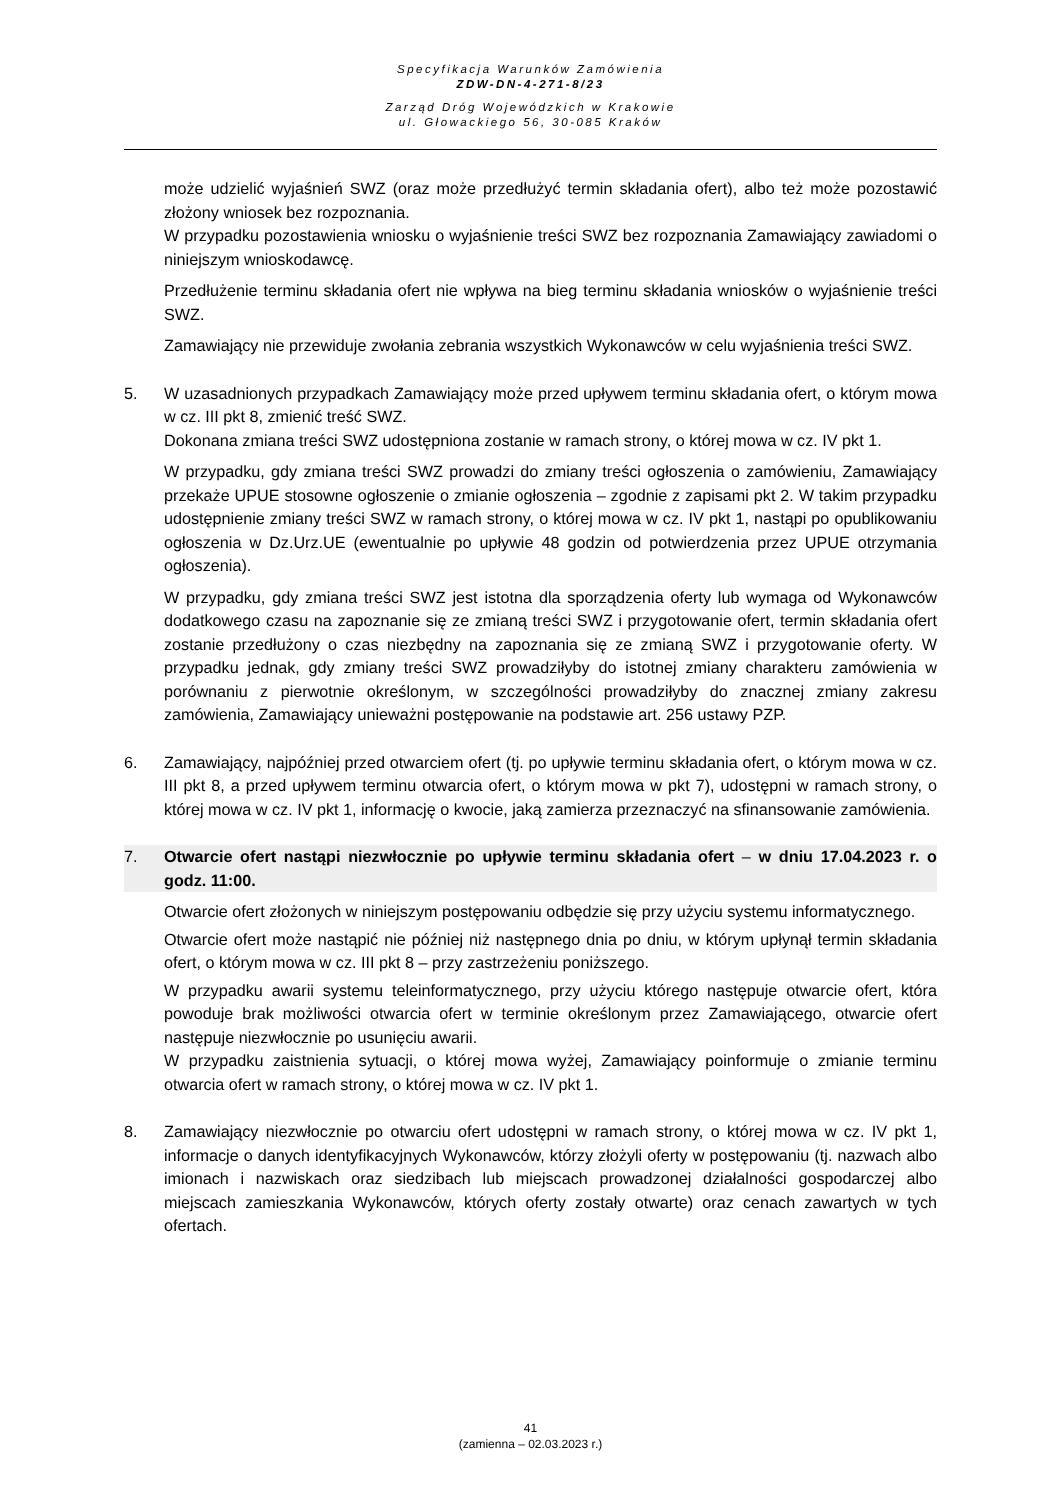Specyfikacja Warunków Zamówienia
ZDW-DN-4-271-8/23
Zarząd Dróg Wojewódzkich w Krakowie
ul. Głowackiego 56, 30-085 Kraków
może udzielić wyjaśnień SWZ (oraz może przedłużyć termin składania ofert), albo też może pozostawić złożony wniosek bez rozpoznania.
W przypadku pozostawienia wniosku o wyjaśnienie treści SWZ bez rozpoznania Zamawiający zawiadomi o niniejszym wnioskodawcę.
Przedłużenie terminu składania ofert nie wpływa na bieg terminu składania wniosków o wyjaśnienie treści SWZ.
Zamawiający nie przewiduje zwołania zebrania wszystkich Wykonawców w celu wyjaśnienia treści SWZ.
5. W uzasadnionych przypadkach Zamawiający może przed upływem terminu składania ofert, o którym mowa w cz. III pkt 8, zmienić treść SWZ.
Dokonana zmiana treści SWZ udostępniona zostanie w ramach strony, o której mowa w cz. IV pkt 1.
W przypadku, gdy zmiana treści SWZ prowadzi do zmiany treści ogłoszenia o zamówieniu, Zamawiający przekaże UPUE stosowne ogłoszenie o zmianie ogłoszenia – zgodnie z zapisami pkt 2. W takim przypadku udostępnienie zmiany treści SWZ w ramach strony, o której mowa w cz. IV pkt 1, nastąpi po opublikowaniu ogłoszenia w Dz.Urz.UE (ewentualnie po upływie 48 godzin od potwierdzenia przez UPUE otrzymania ogłoszenia).
W przypadku, gdy zmiana treści SWZ jest istotna dla sporządzenia oferty lub wymaga od Wykonawców dodatkowego czasu na zapoznanie się ze zmianą treści SWZ i przygotowanie ofert, termin składania ofert zostanie przedłużony o czas niezbędny na zapoznania się ze zmianą SWZ i przygotowanie oferty. W przypadku jednak, gdy zmiany treści SWZ prowadziłyby do istotnej zmiany charakteru zamówienia w porównaniu z pierwotnie określonym, w szczególności prowadziłyby do znacznej zmiany zakresu zamówienia, Zamawiający unieważni postępowanie na podstawie art. 256 ustawy PZP.
6. Zamawiający, najpóźniej przed otwarciem ofert (tj. po upływie terminu składania ofert, o którym mowa w cz. III pkt 8, a przed upływem terminu otwarcia ofert, o którym mowa w pkt 7), udostępni w ramach strony, o której mowa w cz. IV pkt 1, informację o kwocie, jaką zamierza przeznaczyć na sfinansowanie zamówienia.
7. Otwarcie ofert nastąpi niezwłocznie po upływie terminu składania ofert – w dniu 17.04.2023 r. o godz. 11:00.
Otwarcie ofert złożonych w niniejszym postępowaniu odbędzie się przy użyciu systemu informatycznego.
Otwarcie ofert może nastąpić nie później niż następnego dnia po dniu, w którym upłynął termin składania ofert, o którym mowa w cz. III pkt 8 – przy zastrzeżeniu poniższego.
W przypadku awarii systemu teleinformatycznego, przy użyciu którego następuje otwarcie ofert, która powoduje brak możliwości otwarcia ofert w terminie określonym przez Zamawiającego, otwarcie ofert następuje niezwłocznie po usunięciu awarii.
W przypadku zaistnienia sytuacji, o której mowa wyżej, Zamawiający poinformuje o zmianie terminu otwarcia ofert w ramach strony, o której mowa w cz. IV pkt 1.
8. Zamawiający niezwłocznie po otwarciu ofert udostępni w ramach strony, o której mowa w cz. IV pkt 1, informacje o danych identyfikacyjnych Wykonawców, którzy złożyli oferty w postępowaniu (tj. nazwach albo imionach i nazwiskach oraz siedzibach lub miejscach prowadzonej działalności gospodarczej albo miejscach zamieszkania Wykonawców, których oferty zostały otwarte) oraz cenach zawartych w tych ofertach.
41
(zamienna – 02.03.2023 r.)